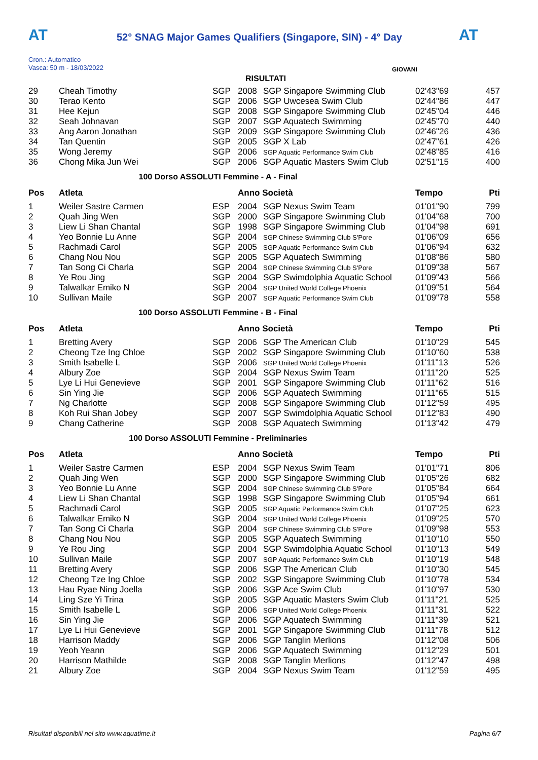AT
52° SNAG Major Games Qualifiers (Singapore, SIN) - 4° Day
AT
Cron.: Automatico
Vasca: 50 m - 18/03/2022
GIOVANI
RISULTATI
| 29 | Cheah Timothy | SGP | 2008 | SGP Singapore Swimming Club | 02'43"69 | 457 |
| 30 | Terao Kento | SGP | 2006 | SGP Uwcesea Swim Club | 02'44"86 | 447 |
| 31 | Hee Kejun | SGP | 2008 | SGP Singapore Swimming Club | 02'45"04 | 446 |
| 32 | Seah Johnavan | SGP | 2007 | SGP Aquatech Swimming | 02'45"70 | 440 |
| 33 | Ang Aaron Jonathan | SGP | 2009 | SGP Singapore Swimming Club | 02'46"26 | 436 |
| 34 | Tan Quentin | SGP | 2005 | SGP X Lab | 02'47"61 | 426 |
| 35 | Wong Jeremy | SGP | 2006 | SGP Aquatic Performance Swim Club | 02'48"85 | 416 |
| 36 | Chong Mika Jun Wei | SGP | 2006 | SGP Aquatic Masters Swim Club | 02'51"15 | 400 |
100 Dorso ASSOLUTI Femmine - A - Final
| Pos | Atleta | | Anno Società | | Tempo | Pti |
| --- | --- | --- | --- | --- | --- | --- |
| 1 | Weiler Sastre Carmen | ESP | 2004 | SGP Nexus Swim Team | 01'01"90 | 799 |
| 2 | Quah Jing Wen | SGP | 2000 | SGP Singapore Swimming Club | 01'04"68 | 700 |
| 3 | Liew Li Shan Chantal | SGP | 1998 | SGP Singapore Swimming Club | 01'04"98 | 691 |
| 4 | Yeo Bonnie Lu Anne | SGP | 2004 | SGP Chinese Swimming Club S'Pore | 01'06"09 | 656 |
| 5 | Rachmadi Carol | SGP | 2005 | SGP Aquatic Performance Swim Club | 01'06"94 | 632 |
| 6 | Chang Nou Nou | SGP | 2005 | SGP Aquatech Swimming | 01'08"86 | 580 |
| 7 | Tan Song Ci Charla | SGP | 2004 | SGP Chinese Swimming Club S'Pore | 01'09"38 | 567 |
| 8 | Ye Rou Jing | SGP | 2004 | SGP Swimdolphia Aquatic School | 01'09"43 | 566 |
| 9 | Talwalkar Emiko N | SGP | 2004 | SGP United World College Phoenix | 01'09"51 | 564 |
| 10 | Sullivan Maile | SGP | 2007 | SGP Aquatic Performance Swim Club | 01'09"78 | 558 |
100 Dorso ASSOLUTI Femmine - B - Final
| Pos | Atleta | | Anno Società | | Tempo | Pti |
| --- | --- | --- | --- | --- | --- | --- |
| 1 | Bretting Avery | SGP | 2006 | SGP The American Club | 01'10"29 | 545 |
| 2 | Cheong Tze Ing Chloe | SGP | 2002 | SGP Singapore Swimming Club | 01'10"60 | 538 |
| 3 | Smith Isabelle L | SGP | 2006 | SGP United World College Phoenix | 01'11"13 | 526 |
| 4 | Albury Zoe | SGP | 2004 | SGP Nexus Swim Team | 01'11"20 | 525 |
| 5 | Lye Li Hui Genevieve | SGP | 2001 | SGP Singapore Swimming Club | 01'11"62 | 516 |
| 6 | Sin Ying Jie | SGP | 2006 | SGP Aquatech Swimming | 01'11"65 | 515 |
| 7 | Ng Charlotte | SGP | 2008 | SGP Singapore Swimming Club | 01'12"59 | 495 |
| 8 | Koh Rui Shan Jobey | SGP | 2007 | SGP Swimdolphia Aquatic School | 01'12"83 | 490 |
| 9 | Chang Catherine | SGP | 2008 | SGP Aquatech Swimming | 01'13"42 | 479 |
100 Dorso ASSOLUTI Femmine - Preliminaries
| Pos | Atleta | | Anno Società | | Tempo | Pti |
| --- | --- | --- | --- | --- | --- | --- |
| 1 | Weiler Sastre Carmen | ESP | 2004 | SGP Nexus Swim Team | 01'01"71 | 806 |
| 2 | Quah Jing Wen | SGP | 2000 | SGP Singapore Swimming Club | 01'05"26 | 682 |
| 3 | Yeo Bonnie Lu Anne | SGP | 2004 | SGP Chinese Swimming Club S'Pore | 01'05"84 | 664 |
| 4 | Liew Li Shan Chantal | SGP | 1998 | SGP Singapore Swimming Club | 01'05"94 | 661 |
| 5 | Rachmadi Carol | SGP | 2005 | SGP Aquatic Performance Swim Club | 01'07"25 | 623 |
| 6 | Talwalkar Emiko N | SGP | 2004 | SGP United World College Phoenix | 01'09"25 | 570 |
| 7 | Tan Song Ci Charla | SGP | 2004 | SGP Chinese Swimming Club S'Pore | 01'09"98 | 553 |
| 8 | Chang Nou Nou | SGP | 2005 | SGP Aquatech Swimming | 01'10"10 | 550 |
| 9 | Ye Rou Jing | SGP | 2004 | SGP Swimdolphia Aquatic School | 01'10"13 | 549 |
| 10 | Sullivan Maile | SGP | 2007 | SGP Aquatic Performance Swim Club | 01'10"19 | 548 |
| 11 | Bretting Avery | SGP | 2006 | SGP The American Club | 01'10"30 | 545 |
| 12 | Cheong Tze Ing Chloe | SGP | 2002 | SGP Singapore Swimming Club | 01'10"78 | 534 |
| 13 | Hau Ryae Ning Joella | SGP | 2006 | SGP Ace Swim Club | 01'10"97 | 530 |
| 14 | Ling Sze Yi Trina | SGP | 2005 | SGP Aquatic Masters Swim Club | 01'11"21 | 525 |
| 15 | Smith Isabelle L | SGP | 2006 | SGP United World College Phoenix | 01'11"31 | 522 |
| 16 | Sin Ying Jie | SGP | 2006 | SGP Aquatech Swimming | 01'11"39 | 521 |
| 17 | Lye Li Hui Genevieve | SGP | 2001 | SGP Singapore Swimming Club | 01'11"78 | 512 |
| 18 | Harrison Maddy | SGP | 2006 | SGP Tanglin Merlions | 01'12"08 | 506 |
| 19 | Yeoh Yeann | SGP | 2006 | SGP Aquatech Swimming | 01'12"29 | 501 |
| 20 | Harrison Mathilde | SGP | 2008 | SGP Tanglin Merlions | 01'12"47 | 498 |
| 21 | Albury Zoe | SGP | 2004 | SGP Nexus Swim Team | 01'12"59 | 495 |
Risultati disponibili nel sito www.aquatime.it Pagina 6/7